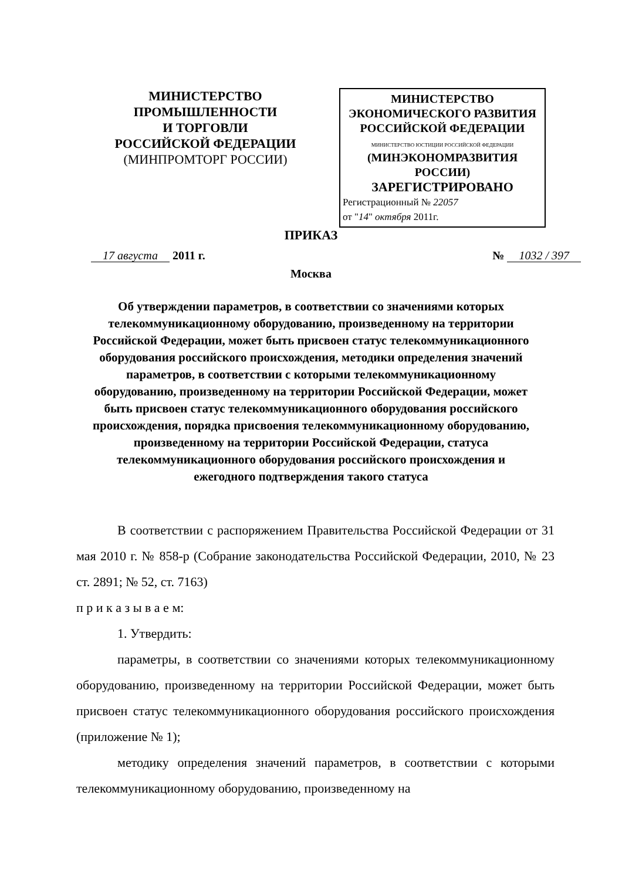МИНИСТЕРСТВО
ПРОМЫШЛЕННОСТИ
И ТОРГОВЛИ
РОССИЙСКОЙ ФЕДЕРАЦИИ
(МИНПРОМТОРГ РОССИИ)
МИНИСТЕРСТВО
ЭКОНОМИЧЕСКОГО РАЗВИТИЯ
РОССИЙСКОЙ ФЕДЕРАЦИИ
МИНИСТЕРСТВО ЮСТИЦИИ РОССИЙСКОЙ ФЕДЕРАЦИИ
(МИНЭКОНОМРАЗВИТИЯ РОССИИ)
ЗАРЕГИСТРИРОВАНО
Регистрационный № 22057
от "14" октября 2011г.
ПРИКАЗ
17 августа 2011 г. № 1032 / 397
Москва
Об утверждении параметров, в соответствии со значениями которых телекоммуникационному оборудованию, произведенному на территории Российской Федерации, может быть присвоен статус телекоммуникационного оборудования российского происхождения, методики определения значений параметров, в соответствии с которыми телекоммуникационному оборудованию, произведенному на территории Российской Федерации, может быть присвоен статус телекоммуникационного оборудования российского происхождения, порядка присвоения телекоммуникационному оборудованию, произведенному на территории Российской Федерации, статуса телекоммуникационного оборудования российского происхождения и ежегодного подтверждения такого статуса
В соответствии с распоряжением Правительства Российской Федерации от 31 мая 2010 г. № 858-р (Собрание законодательства Российской Федерации, 2010, № 23 ст. 2891; № 52, ст. 7163)
п р и к а з ы в а е м:
1. Утвердить:
параметры, в соответствии со значениями которых телекоммуникационному оборудованию, произведенному на территории Российской Федерации, может быть присвоен статус телекоммуникационного оборудования российского происхождения (приложение № 1);
методику определения значений параметров, в соответствии с которыми телекоммуникационному оборудованию, произведенному на